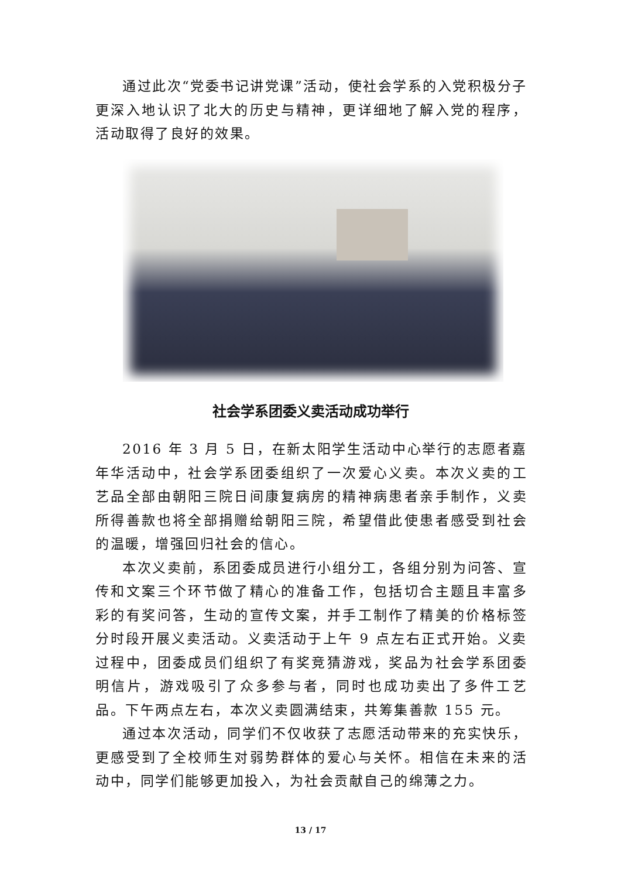通过此次“党委书记讲党课”活动，使社会学系的入党积极分子更深入地认识了北大的历史与精神，更详细地了解入党的程序，活动取得了良好的效果。
社会学系团委义卖活动成功举行
2016 年 3 月 5 日，在新太阳学生活动中心举行的志愿者嘉年华活动中，社会学系团委组织了一次爱心义卖。本次义卖的工艺品全部由朝阳三院日间康复病房的精神病患者亲手制作，义卖所得善款也将全部捐赠给朝阳三院，希望借此使患者感受到社会的温暖，增强回归社会的信心。
本次义卖前，系团委成员进行小组分工，各组分别为问答、宣传和文案三个环节做了精心的准备工作，包括切合主题且丰富多彩的有奖问答，生动的宣传文案，并手工制作了精美的价格标签分时段开展义卖活动。义卖活动于上午 9 点左右正式开始。义卖过程中，团委成员们组织了有奖竞猜游戏，奖品为社会学系团委明信片，游戏吸引了众多参与者，同时也成功卖出了多件工艺品。下午两点左右，本次义卖圆满结束，共筹集善款 155 元。
通过本次活动，同学们不仅收获了志愿活动带来的充实快乐，更感受到了全校师生对弱势群体的爱心与关怀。相信在未来的活动中，同学们能够更加投入，为社会贡献自己的绵薄之力。
13 / 17